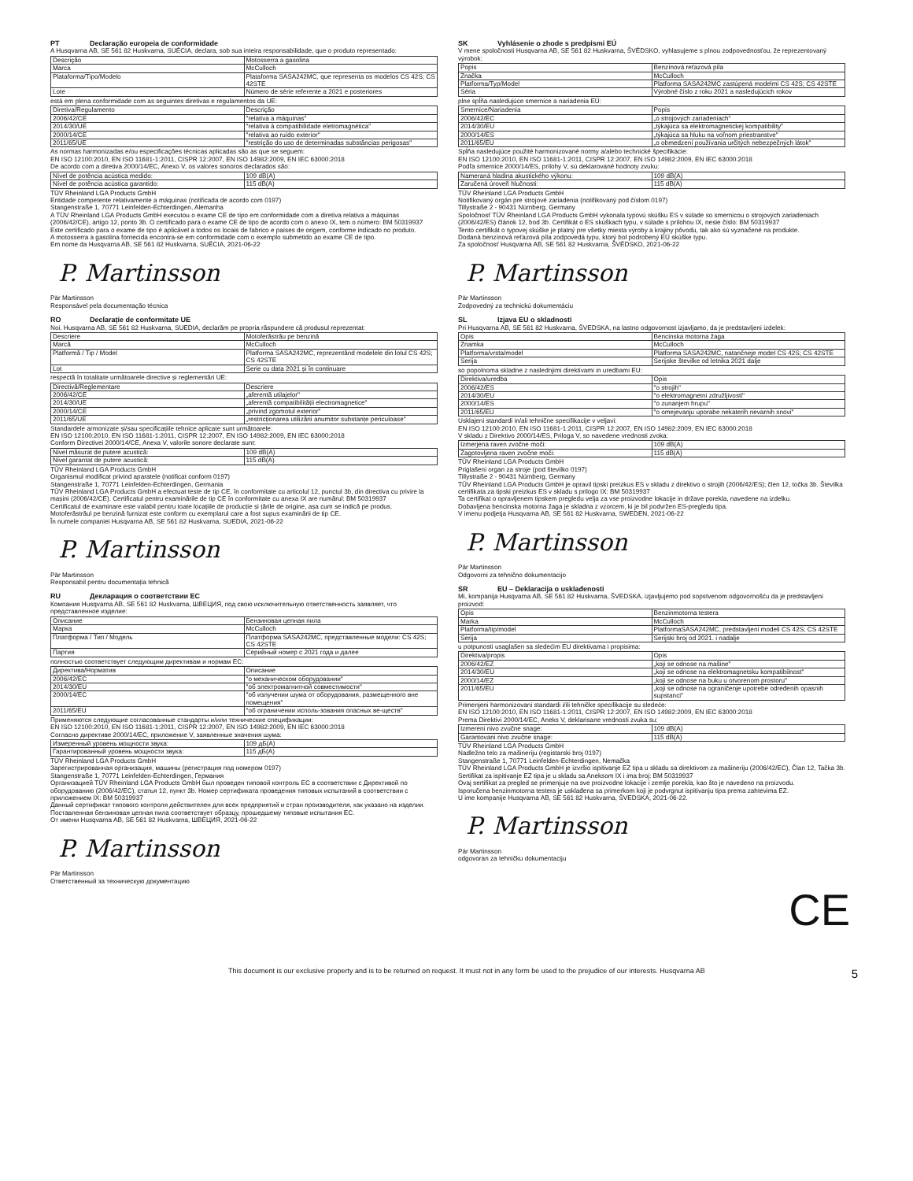PT Declaração europeia de conformidade
A Husqvarna AB, SE 561 82 Huskvarna, SUÉCIA, declara, sob sua inteira responsabilidade, que o produto representado:
| Descrição | Motosserra a gasolina |
| Marca | McCulloch |
| Plataforma/Tipo/Modelo | Plataforma SASA242MC, que representa os modelos CS 42S; CS 42STE |
| Lote | Número de série referente a 2021 e posteriores |
está em plena conformidade com as seguintes diretivas e regulamentos da UE:
| Diretiva/Regulamento | Descrição |
| 2006/42/CE | "relativa a máquinas" |
| 2014/30/UE | "relativa à compatibilidade eletromagnética" |
| 2000/14/CE | "relativa ao ruído exterior" |
| 2011/65/UE | "restrição do uso de determinadas substâncias perigosas" |
As normas harmonizadas e/ou especificações técnicas aplicadas são as que se seguem:
EN ISO 12100:2010, EN ISO 11681-1:2011, CISPR 12:2007, EN ISO 14982:2009, EN IEC 63000:2018
De acordo com a diretiva 2000/14/EC, Anexo V, os valores sonoros declarados são:
| Nível de potência acústica medido: | 109 dB(A) |
| Nível de potência acústica garantido: | 115 dB(A) |
TÜV Rheinland LGA Products GmbH
Entidade competente relativamente a máquinas (notificada de acordo com 0197)
Stangenstraße 1, 70771 Leinfelden-Echterdingen, Alemanha
A TÜV Rheinland LGA Products GmbH executou o exame CE de tipo em conformidade com a diretiva relativa a máquinas (2006/42/CE), artigo 12, ponto 3b. O certificado para o exame CE de tipo de acordo com o anexo IX, tem o número: BM 50319937
Este certificado para o exame de tipo é aplicável a todos os locais de fabrico e países de origem, conforme indicado no produto.
A motosserra a gasolina fornecida encontra-se em conformidade com o exemplo submetido ao exame CE de tipo.
Em nome da Husqvarna AB, SE 561 82 Huskvarna, SUÉCIA, 2021-06-22
P. Martinsson
Pär Martinsson
Responsável pela documentação técnica
RO Declarație de conformitate UE
Noi, Husqvarna AB, SE 561 82 Huskvarna, SUEDIA, declarăm pe propria răspundere că produsul reprezentat:
| Descriere | Motoferăstrău pe benzină |
| Marcă | McCulloch |
| Platformă / Tip / Model | Platforma SASA242MC, reprezentând modelele din lotul CS 42S; CS 42STE |
| Lot | Serie cu data 2021 și în continuare |
respectă în totalitate următoarele directive și reglementări UE:
| Directivă/Reglementare | Descriere |
| 2006/42/CE | „aferentă utilajelor" |
| 2014/30/UE | „aferentă compatibilității electromagnetice" |
| 2000/14/CE | „privind zgomotul exterior" |
| 2011/65/UE | „restricționarea utilizării anumitor substanțe periculoase" |
Standardele armonizate și/sau specificațiile tehnice aplicate sunt următoarele:
EN ISO 12100:2010, EN ISO 11681-1:2011, CISPR 12:2007, EN ISO 14982:2009, EN IEC 63000:2018
Conform Directivei 2000/14/CE, Anexa V, valorile sonore declarate sunt:
| Nivel măsurat de putere acustică: | 109 dB(A) |
| Nivel garantat de putere acustică: | 115 dB(A) |
TÜV Rheinland LGA Products GmbH
Organismul modificat privind aparatele (notificat conform 0197)
Stangenstraße 1, 70771 Leinfelden-Echterdingen, Germania
TÜV Rheinland LGA Products GmbH a efectuat teste de tip CE, în conformitate cu articolul 12, punctul 3b, din directiva cu privire la mașini (2006/42/CE). Certificatul pentru examinările de tip CE în conformitate cu anexa IX are numărul: BM 50319937
Certificatul de examinare este valabil pentru toate locațiile de producție și țările de origine, așa cum se indică pe produs.
Motoferăstrăul pe benzină furnizat este conform cu exemplarul care a fost supus examinării de tip CE.
În numele companiei Husqvarna AB, SE 561 82 Huskvarna, SUEDIA, 2021-06-22
P. Martinsson
Pär Martinsson
Responsabil pentru documentația tehnică
RU Декларация о соответствии ЕС
Компания Husqvarna AB, SE 561 82 Huskvarna, ШВЕЦИЯ, под свою исключительную ответственность заявляет, что представленное изделие:
| Описание | Бензиновая цепная пила |
| Марка | McCulloch |
| Платформа / Тип / Модель | Платформа SASA242MC, представленные модели: CS 42S; CS 42STE |
| Партия | Серийный номер с 2021 года и далее |
полностью соответствует следующим директивам и нормам ЕС:
| Директива/Норматив | Описание |
| 2006/42/EC | "о механическом оборудовании" |
| 2014/30/EU | "об электромагнитной совместимости" |
| 2000/14/EC | "об излучении шума от оборудования, размещенного вне помещения" |
| 2011/65/EU | "об ограничении исполь-зования опасных ве-ществ" |
Применяются следующие согласованные стандарты и/или технические спецификации:
EN ISO 12100:2010, EN ISO 11681-1:2011, CISPR 12:2007, EN ISO 14982:2009, EN IEC 63000:2018
Согласно директиве 2000/14/EC, приложение V, заявленные значения шума:
| Измеренный уровень мощности звука: | 109 дБ(А) |
| Гарантированный уровень мощности звука: | 115 дБ(А) |
TÜV Rheinland LGA Products GmbH
Зарегистрированная организация, машины (регистрация под номером 0197)
Stangenstraße 1, 70771 Leinfelden-Echterdingen, Германия
Организацией TÜV Rheinland LGA Products GmbH был проведен типовой контроль ЕС в соответствии с Директивой по оборудованию (2006/42/EC), статья 12, пункт 3b. Номер сертификата проведения типовых испытаний в соответствии с приложением IX: BM 50319937
Данный сертификат типового контроля действителен для всех предприятий и стран производителя, как указано на изделии.
Поставленная бензиновая цепная пила соответствует образцу, прошедшему типовые испытания ЕС.
От имени Husqvarna AB, SE 561 82 Huskvarna, ШВЕЦИЯ, 2021-06-22
P. Martinsson
Pär Martinsson
Ответственный за техническую документацию
SK Vyhlásenie o zhode s predpismi EÚ
V mene spoločnosti Husqvarna AB, SE 561 82 Huskvarna, ŠVÉDSKO, vyhlasujeme s plnou zodpovednosťou, že reprezentovaný výrobok:
| Popis | Benzínová reťazová píla |
| Značka | McCulloch |
| Platforma/Typ/Model | Platforma SASA242MC zastúpená modelmi CS 42S; CS 42STE |
| Séria | Výrobné číslo z roku 2021 a nasledujúcich rokov |
plne spĺňa nasledujúce smernice a nariadenia EÚ:
| Smernice/Nariadenia | Popis |
| 2006/42/EC | „o strojových zariadeniach" |
| 2014/30/EU | „týkajúca sa elektromagnetickej kompatibility" |
| 2000/14/ES | „týkajúca sa hluku na voľnom priestranstve" |
| 2011/65/EU | „o obmedzení používania určitých nebezpečných látok" |
Spĺňa nasledujúce použité harmonizované normy a/alebo technické špecifikácie:
EN ISO 12100:2010, EN ISO 11681-1:2011, CISPR 12:2007, EN ISO 14982:2009, EN IEC 63000:2018
Podľa smernice 2000/14/ES, prílohy V, sú deklarované hodnoty zvuku:
| Nameraná hladina akustického výkonu: | 109 dB(A) |
| Zaručená úroveň hlučnosti: | 115 dB(A) |
TÜV Rheinland LGA Products GmbH
Notifikovaný orgán pre strojové zariadenia (notifikovaný pod číslom 0197)
Tillystraße 2 - 90431 Nürnberg, Germany
Spoločnosť TÜV Rheinland LGA Products GmbH vykonala typovú skúšku ES v súlade so smernicou o strojových zariadeniach (2006/42/ES) článok 12, bod 3b. Certifikát o ES skúškach typu, v súlade s prílohou IX, nesie číslo: BM 50319937
Tento certifikát o typovej skúške je platný pre všetky miesta výroby a krajiny pôvodu, tak ako sú vyznačené na produkte.
Dodaná benzínová reťazová píla zodpovedá typu, ktorý bol podrobený EÚ skúške typu.
Za spoločnosť Husqvarna AB, SE 561 82 Huskvarna, ŠVÉDSKO, 2021-06-22
P. Martinsson
Pär Martinsson
Zodpovedný za technickú dokumentáciu
SL Izjava EU o skladnosti
Pri Husqvarna AB, SE 561 82 Huskvarna, ŠVEDSKA, na lastno odgovornost izjavljamo, da je predstavljeni izdelek:
| Opis | Bencinska motorna žaga |
| Znamka | McCulloch |
| Platforma/vrsta/model | Platforma SASA242MC, natančneje model CS 42S; CS 42STE |
| Serija | Serijske številke od letnika 2021 dalje |
so popolnoma skladne z naslednjimi direktivami in uredbami EU:
| Direktiva/uredba | Opis |
| 2006/42/ES | "o strojih" |
| 2014/30/EU | "o elektromagnetni združljivosti" |
| 2000/14/ES | "o zunanjem hrupu" |
| 2011/65/EU | "o omejevanju uporabe nekaterih nevarnih snovi" |
Usklajeni standardi in/ali tehnične specifikacije v veljavi:
EN ISO 12100:2010, EN ISO 11681-1:2011, CISPR 12:2007, EN ISO 14982:2009, EN IEC 63000:2018
V skladu z Direktivo 2000/14/ES, Priloga V, so navedene vrednosti zvoka:
| Izmerjena raven zvočne moči: | 109 dB(A) |
| Zagotovljena raven zvočne moči: | 115 dB(A) |
TÜV Rheinland LGA Products GmbH
Priglašeni organ za stroje (pod številko 0197)
Tillystraße 2 - 90431 Nürnberg, Germany
TÜV Rheinland LGA Products GmbH je opravil tipski preizkus ES v skladu z direktivo o strojih (2006/42/ES); člen 12, točka 3b. Številka certifikata za tipski preizkus ES v skladu s prilogo IX: BM 50319937
Ta certifikat o opravljenem tipskem pregledu velja za vse proizvodne lokacije in države porekla, navedene na izdelku.
Dobavljena bencinska motorna žaga je skladna z vzorcem, ki je bil podvržen ES-pregledu tipa.
V imenu podjetja Husqvarna AB, SE 561 82 Huskvarna, SWEDEN, 2021-06-22
P. Martinsson
Pär Martinsson
Odgovorni za tehnično dokumentacijo
SR EU – Deklaracija o usklađenosti
Mi, kompanija Husqvarna AB, SE 561 82 Huskvarna, ŠVEDSKA, izjavljujemo pod sopstvenom odgovornošću da je predstavljeni proizvod:
| Opis | Benzinmotorna testera |
| Marka | McCulloch |
| Platforma/tip/model | PlatformaSASA242MC, predstavljeni modeli CS 42S; CS 42STE |
| Serija | Serijski broj od 2021. i nadalje |
u potpunosti usaglašen sa sledećim EU direktivama i propisima:
| Direktiva/propis | Opis |
| 2006/42/EZ | „koji se odnose na mašine" |
| 2014/30/EU | „koji se odnose na elektromagnetsku kompatibilnost" |
| 2000/14/EZ | „koji se odnose na buku u otvorenom prostoru" |
| 2011/65/EU | „koji se odnose na ograničenje upotrebe određenih opasnih supstanci" |
Primenjeni harmonizovani standardi i/ili tehničke specifikacije su sledeće:
EN ISO 12100:2010, EN ISO 11681-1:2011, CISPR 12:2007, EN ISO 14982:2009, EN IEC 63000:2018
Prema Direktivi 2000/14/EC, Aneks V, deklarisane vrednosti zvuka su:
| Izmereni nivo zvučne snage: | 109 dB(A) |
| Garantovani nivo zvučne snage: | 115 dB(A) |
TÜV Rheinland LGA Products GmbH
Nadležno telo za mašineriju (registarski broj 0197)
Stangenstraße 1, 70771 Leinfelden-Echterdingen, Nemačka
TÜV Rheinland LGA Products GmbH je izvršio ispitivanje EZ tipa u skladu sa direktivom za mašineriju (2006/42/EC), Član 12, Tačka 3b. Sertifikat za ispitivanje EZ tipa je u skladu sa Aneksom IX i ima broj: BM 50319937
Ovaj sertifikat za pregled se primenjuje na sve proizvodne lokacije i zemlje porekla, kao što je navedeno na proizvodu.
Isporučena benzinmotorna testera je usklađena sa primerkom koji je podvrgnut ispitivanju tipa prema zahtevima EZ.
U ime kompanije Husqvarna AB, SE 561 82 Huskvarna, ŠVEDSKA, 2021-06-22.
P. Martinsson
Pär Martinsson
odgovoran za tehničku dokumentaciju
CE
This document is our exclusive property and is to be returned on request. It must not in any form be used to the prejudice of our interests. Husqvarna AB 5